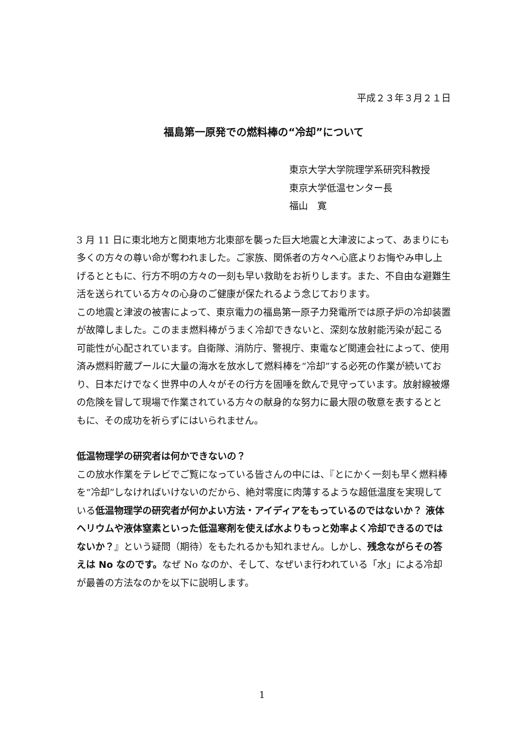平成２３年３月２１日
福島第一原発での燃料棒の“冷却”について
東京大学大学院理学系研究科教授
東京大学低温センター長
福山　寛
3 月 11 日に東北地方と関東地方北東部を襲った巨大地震と大津波によって、あまりにも多くの方々の尊い命が奪われました。ご家族、関係者の方々へ心底よりお悔やみ申し上げるとともに、行方不明の方々の一刻も早い救助をお祈りします。また、不自由な避難生活を送られている方々の心身のご健康が保たれるよう念じております。
この地震と津波の被害によって、東京電力の福島第一原子力発電所では原子炉の冷却装置が故障しました。このまま燃料棒がうまく冷却できないと、深刻な放射能汚染が起こる可能性が心配されています。自衛隊、消防庁、警視庁、東電など関連会社によって、使用済み燃料貯蔵プールに大量の海水を放水して燃料棒を“冷却”する必死の作業が続いており、日本だけでなく世界中の人々がその行方を固唾を飲んで見守っています。放射線被爆の危険を冒して現場で作業されている方々の献身的な努力に最大限の敬意を表するとともに、その成功を祈らずにはいられません。
低温物理学の研究者は何かできないの？
この放水作業をテレビでご覧になっている皆さんの中には、『とにかく一刻も早く燃料棒を“冷却”しなければいけないのだから、絶対零度に肉薄するような超低温度を実現している低温物理学の研究者が何かよい方法・アイディアをもっているのではないか？ 液体ヘリウムや液体窒素といった低温寒剤を使えば水よりもっと効率よく冷却できるのではないか？』という疑問（期待）をもたれるかも知れません。しかし、残念ながらその答えは No なのです。なぜ No なのか、そして、なぜいま行われている「水」による冷却が最善の方法なのかを以下に説明します。
1